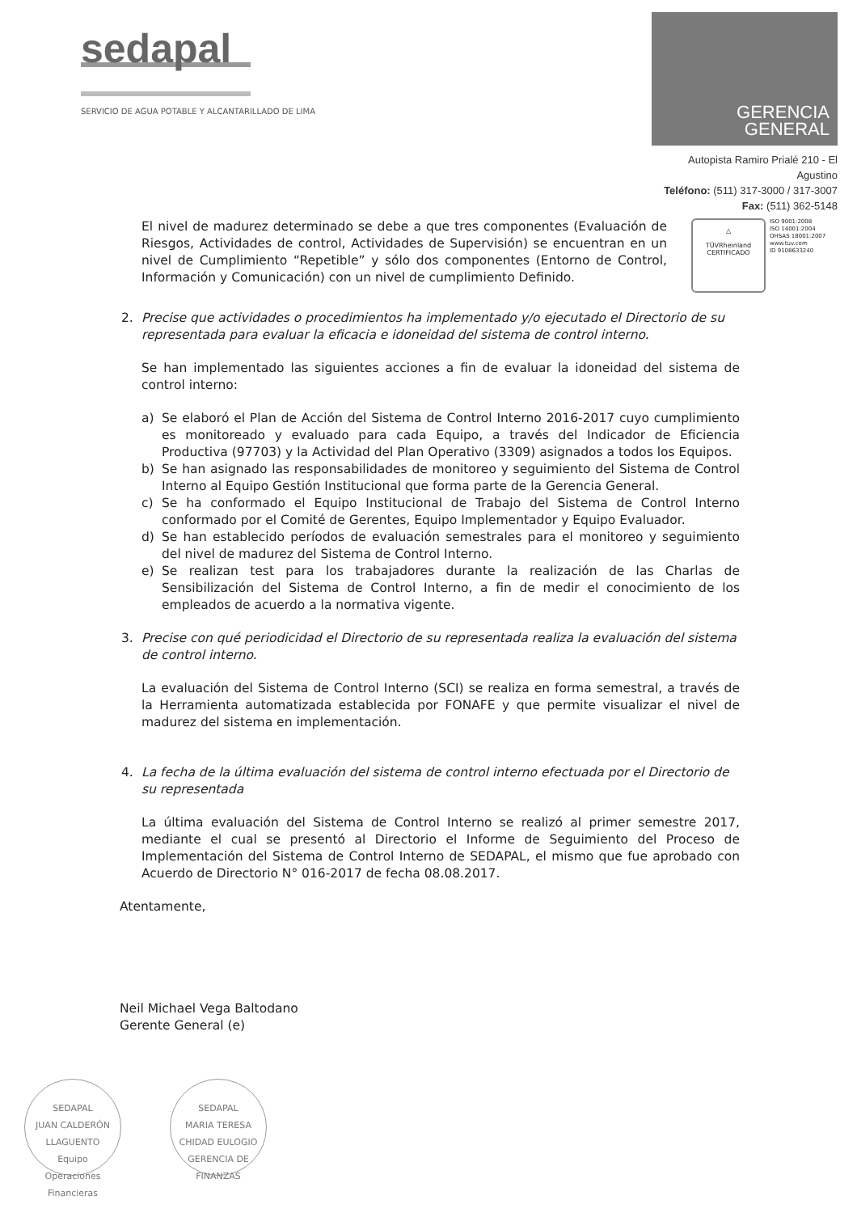sedapal
SERVICIO DE AGUA POTABLE Y ALCANTARILLADO DE LIMA
GERENCIA GENERAL
Autopista Ramiro Prialé 210 - El Agustino
Teléfono: (511) 317-3000 / 317-3007
Fax: (511) 362-5148
El nivel de madurez determinado se debe a que tres componentes (Evaluación de Riesgos, Actividades de control, Actividades de Supervisión) se encuentran en un nivel de Cumplimiento “Repetible” y sólo dos componentes (Entorno de Control, Información y Comunicación) con un nivel de cumplimiento Definido.
△
TÜVRheinland
CERTIFICADO
ISO 9001:2008
ISO 14001:2004
OHSAS 18001:2007
www.tuv.com
ID 9108633240
2. Precise que actividades o procedimientos ha implementado y/o ejecutado el Directorio de su representada para evaluar la eficacia e idoneidad del sistema de control interno.
Se han implementado las siguientes acciones a fin de evaluar la idoneidad del sistema de control interno:
a) Se elaboró el Plan de Acción del Sistema de Control Interno 2016-2017 cuyo cumplimiento es monitoreado y evaluado para cada Equipo, a través del Indicador de Eficiencia Productiva (97703) y la Actividad del Plan Operativo (3309) asignados a todos los Equipos.
b) Se han asignado las responsabilidades de monitoreo y seguimiento del Sistema de Control Interno al Equipo Gestión Institucional que forma parte de la Gerencia General.
c) Se ha conformado el Equipo Institucional de Trabajo del Sistema de Control Interno conformado por el Comité de Gerentes, Equipo Implementador y Equipo Evaluador.
d) Se han establecido períodos de evaluación semestrales para el monitoreo y seguimiento del nivel de madurez del Sistema de Control Interno.
e) Se realizan test para los trabajadores durante la realización de las Charlas de Sensibilización del Sistema de Control Interno, a fin de medir el conocimiento de los empleados de acuerdo a la normativa vigente.
3. Precise con qué periodicidad el Directorio de su representada realiza la evaluación del sistema de control interno.
La evaluación del Sistema de Control Interno (SCI) se realiza en forma semestral, a través de la Herramienta automatizada establecida por FONAFE y que permite visualizar el nivel de madurez del sistema en implementación.
4. La fecha de la última evaluación del sistema de control interno efectuada por el Directorio de su representada
La última evaluación del Sistema de Control Interno se realizó al primer semestre 2017, mediante el cual se presentó al Directorio el Informe de Seguimiento del Proceso de Implementación del Sistema de Control Interno de SEDAPAL, el mismo que fue aprobado con Acuerdo de Directorio N° 016-2017 de fecha 08.08.2017.
Atentamente,
Neil Michael Vega Baltodano
Gerente General (e)
SEDAPAL
JUAN CALDERÓN
LLAGUENTO
Equipo
Operaciones
Financieras
SEDAPAL
MARIA TERESA
CHIDAD EULOGIO
GERENCIA DE
FINANZAS